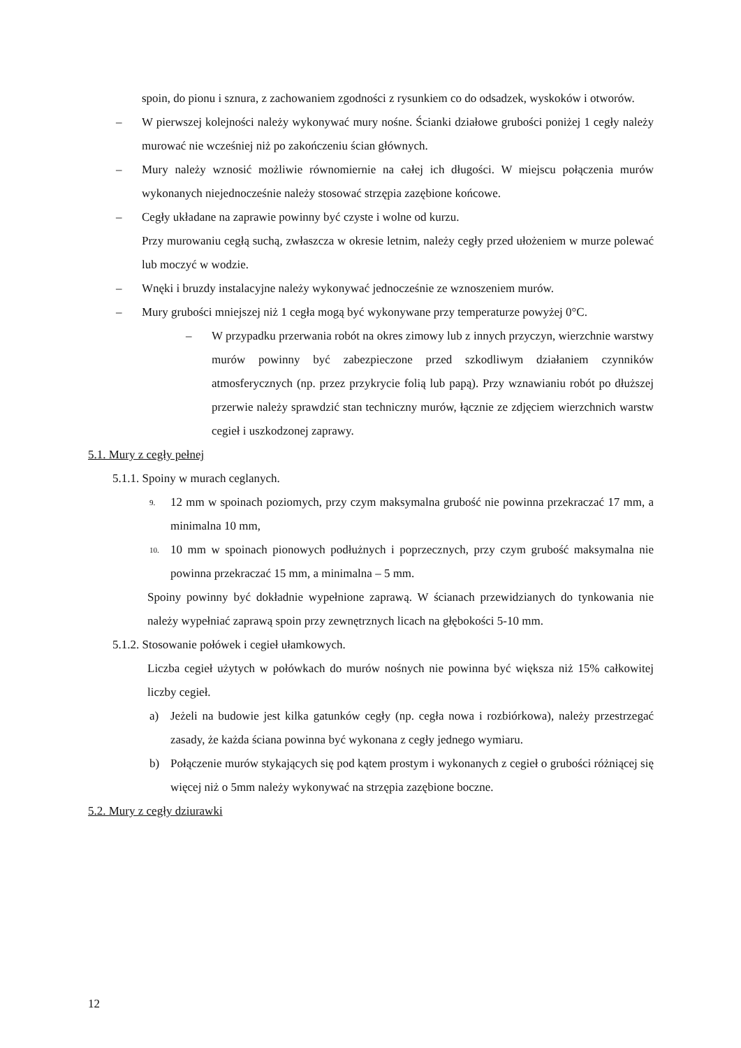spoin, do pionu i sznura, z zachowaniem zgodności z rysunkiem co do odsadzek, wyskoków i otworów.
– W pierwszej kolejności należy wykonywać mury nośne. Ścianki działowe grubości poniżej 1 cegły należy murować nie wcześniej niż po zakończeniu ścian głównych.
– Mury należy wznosić możliwie równomiernie na całej ich długości. W miejscu połączenia murów wykonanych niejednocześnie należy stosować strzępia zazębione końcowe.
– Cegły układane na zaprawie powinny być czyste i wolne od kurzu.
Przy murowaniu cegłą suchą, zwłaszcza w okresie letnim, należy cegły przed ułożeniem w murze polewać lub moczyć w wodzie.
– Wnęki i bruzdy instalacyjne należy wykonywać jednocześnie ze wznoszeniem murów.
– Mury grubości mniejszej niż 1 cegła mogą być wykonywane przy temperaturze powyżej 0°C.
– W przypadku przerwania robót na okres zimowy lub z innych przyczyn, wierzchnie warstwy murów powinny być zabezpieczone przed szkodliwym działaniem czynników atmosferycznych (np. przez przykrycie folią lub papą). Przy wznawianiu robót po dłuższej przerwie należy sprawdzić stan techniczny murów, łącznie ze zdjęciem wierzchnich warstw cegieł i uszkodzonej zaprawy.
5.1. Mury z cegły pełnej
5.1.1. Spoiny w murach ceglanych.
9. 12 mm w spoinach poziomych, przy czym maksymalna grubość nie powinna przekraczać 17 mm, a minimalna 10 mm,
10. 10 mm w spoinach pionowych podłużnych i poprzecznych, przy czym grubość maksymalna nie powinna przekraczać 15 mm, a minimalna – 5 mm.
Spoiny powinny być dokładnie wypełnione zaprawą. W ścianach przewidzianych do tynkowania nie należy wypełniać zaprawą spoin przy zewnętrznych licach na głębokości 5-10 mm.
5.1.2. Stosowanie połówek i cegieł ułamkowych.
Liczba cegieł użytych w połówkach do murów nośnych nie powinna być większa niż 15% całkowitej liczby cegieł.
a) Jeżeli na budowie jest kilka gatunków cegły (np. cegła nowa i rozbiórkowa), należy przestrzegać zasady, że każda ściana powinna być wykonana z cegły jednego wymiaru.
b) Połączenie murów stykających się pod kątem prostym i wykonanych z cegieł o grubości różniącej się więcej niż o 5mm należy wykonywać na strzępia zazębione boczne.
5.2. Mury z cegły dziurawki
12